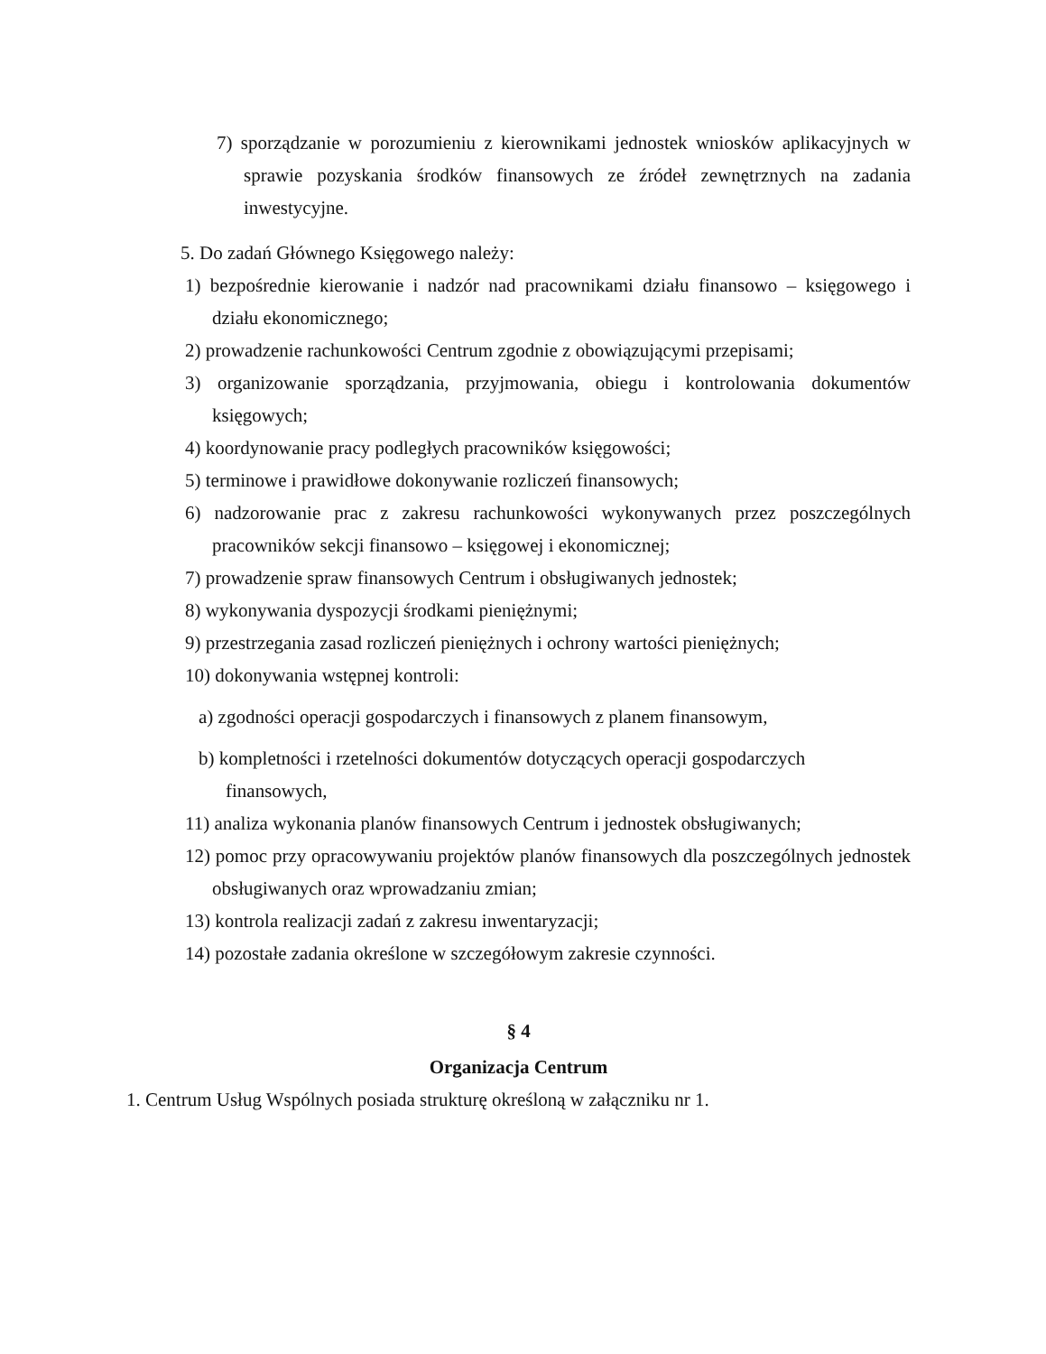7) sporządzanie w porozumieniu z kierownikami jednostek wniosków aplikacyjnych w sprawie pozyskania środków finansowych ze źródeł zewnętrznych na zadania inwestycyjne.
5. Do zadań Głównego Księgowego należy:
1) bezpośrednie kierowanie i nadzór nad pracownikami działu finansowo – księgowego i działu ekonomicznego;
2) prowadzenie rachunkowości Centrum zgodnie z obowiązującymi przepisami;
3) organizowanie sporządzania, przyjmowania, obiegu i kontrolowania dokumentów księgowych;
4) koordynowanie pracy podległych pracowników księgowości;
5) terminowe i prawidłowe dokonywanie rozliczeń finansowych;
6) nadzorowanie prac z zakresu rachunkowości wykonywanych przez poszczególnych pracowników sekcji finansowo – księgowej i ekonomicznej;
7) prowadzenie spraw finansowych Centrum i obsługiwanych jednostek;
8) wykonywania dyspozycji środkami pieniężnymi;
9) przestrzegania zasad rozliczeń pieniężnych i ochrony wartości pieniężnych;
10) dokonywania wstępnej kontroli:
a) zgodności operacji gospodarczych i finansowych z planem finansowym,
b) kompletności i rzetelności dokumentów dotyczących operacji gospodarczych finansowych,
11) analiza wykonania planów finansowych Centrum i jednostek obsługiwanych;
12) pomoc przy opracowywaniu projektów planów finansowych dla poszczególnych jednostek obsługiwanych oraz wprowadzaniu zmian;
13) kontrola realizacji zadań z zakresu inwentaryzacji;
14) pozostałe zadania określone w szczegółowym zakresie czynności.
§ 4
Organizacja Centrum
1. Centrum Usług Wspólnych posiada strukturę określoną w załączniku nr 1.